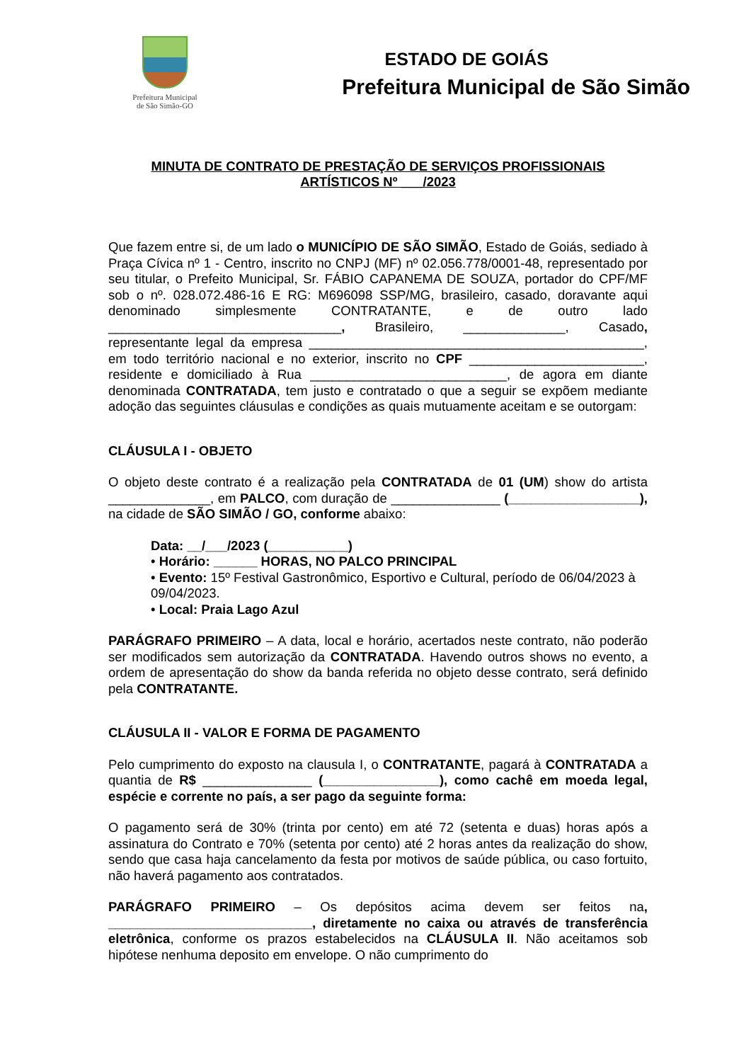Prefeitura Municipal
de São Simão-GO
ESTADO DE GOIÁS
Prefeitura Municipal de São Simão
MINUTA DE CONTRATO DE PRESTAÇÃO DE SERVIÇOS PROFISSIONAIS
ARTÍSTICOS Nº ___/2023
Que fazem entre si, de um lado o MUNICÍPIO DE SÃO SIMÃO, Estado de Goiás, sediado à Praça Cívica nº 1 - Centro, inscrito no CNPJ (MF) nº 02.056.778/0001-48, representado por seu titular, o Prefeito Municipal, Sr. FÁBIO CAPANEMA DE SOUZA, portador do CPF/MF sob o nº. 028.072.486-16 E RG: M696098 SSP/MG, brasileiro, casado, doravante aqui denominado simplesmente CONTRATANTE, e de outro lado ________________________________, Brasileiro, ______________, Casado, representante legal da empresa ______________________________________________, em todo território nacional e no exterior, inscrito no CPF ________________________, residente e domiciliado à Rua ___________________________, de agora em diante denominada CONTRATADA, tem justo e contratado o que a seguir se expõem mediante adoção das seguintes cláusulas e condições as quais mutuamente aceitam e se outorgam:
CLÁUSULA I - OBJETO
O objeto deste contrato é a realização pela CONTRATADA de 01 (UM) show do artista ______________, em PALCO, com duração de _______________ (__________________), na cidade de SÃO SIMÃO / GO, conforme abaixo:
Data: __/___/2023 (___________)
• Horário: ______ HORAS, NO PALCO PRINCIPAL
• Evento: 15º Festival Gastronômico, Esportivo e Cultural, período de 06/04/2023 à 09/04/2023.
• Local: Praia Lago Azul
PARÁGRAFO PRIMEIRO – A data, local e horário, acertados neste contrato, não poderão ser modificados sem autorização da CONTRATADA. Havendo outros shows no evento, a ordem de apresentação do show da banda referida no objeto desse contrato, será definido pela CONTRATANTE.
CLÁUSULA II - VALOR E FORMA DE PAGAMENTO
Pelo cumprimento do exposto na clausula I, o CONTRATANTE, pagará à CONTRATADA a quantia de R$ _______________ (________________), como cachê em moeda legal, espécie e corrente no país, a ser pago da seguinte forma:
O pagamento será de 30% (trinta por cento) em até 72 (setenta e duas) horas após a assinatura do Contrato e 70% (setenta por cento) até 2 horas antes da realização do show, sendo que casa haja cancelamento da festa por motivos de saúde pública, ou caso fortuito, não haverá pagamento aos contratados.
PARÁGRAFO PRIMEIRO – Os depósitos acima devem ser feitos na, ____________________________, diretamente no caixa ou através de transferência eletrônica, conforme os prazos estabelecidos na CLÁUSULA II. Não aceitamos sob hipótese nenhuma deposito em envelope. O não cumprimento do